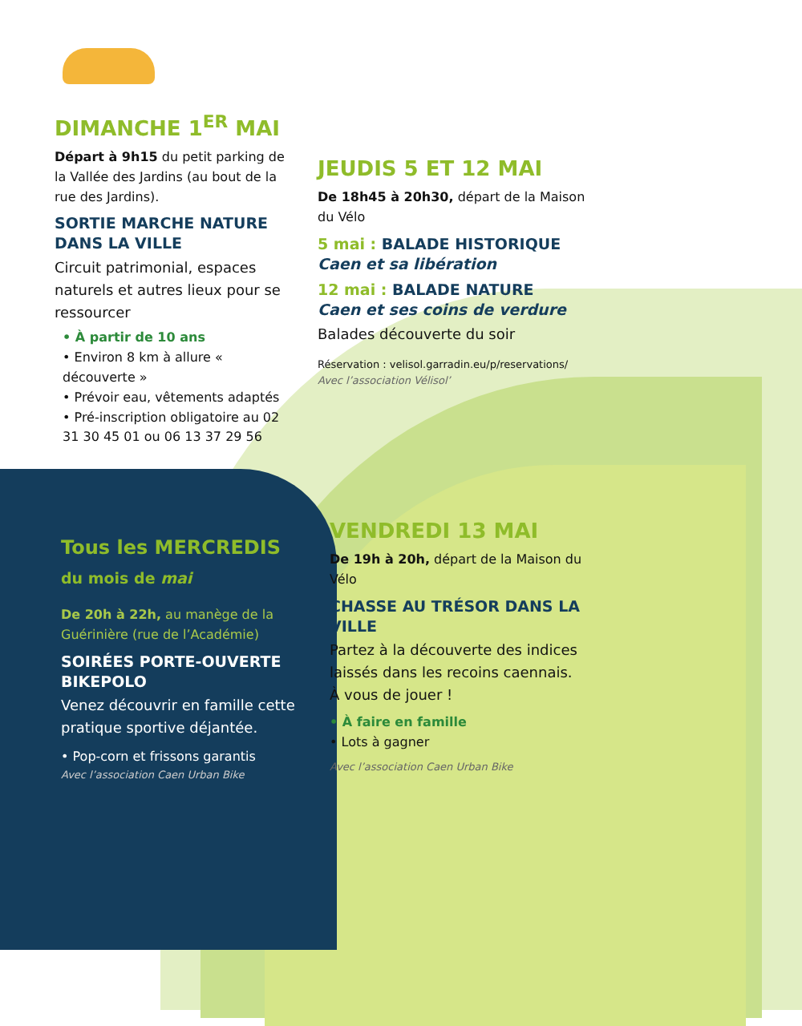DIMANCHE 1<sup>ER</sup> MAI
Départ à 9h15 du petit parking de la Vallée des Jardins (au bout de la rue des Jardins).
SORTIE MARCHE NATURE DANS LA VILLE
Circuit patrimonial, espaces naturels et autres lieux pour se ressourcer
• À partir de 10 ans
• Environ 8 km à allure « découverte »
• Prévoir eau, vêtements adaptés
• Pré-inscription obligatoire au 02 31 30 45 01 ou 06 13 37 29 56
JEUDIS 5 ET 12 MAI
De 18h45 à 20h30, départ de la Maison du Vélo
5 mai : BALADE HISTORIQUE
Caen et sa libération
12 mai : BALADE NATURE
Caen et ses coins de verdure
Balades découverte du soir
Réservation : velisol.garradin.eu/p/reservations/
Avec l’association Vélisol’
Tous les MERCREDIS
du mois de mai
De 20h à 22h, au manège de la Guérinière (rue de l’Académie)
SOIRÉES PORTE-OUVERTE BIKEPOLO
Venez découvrir en famille cette pratique sportive déjantée.
• Pop-corn et frissons garantis
Avec l’association Caen Urban Bike
VENDREDI 13 MAI
De 19h à 20h, départ de la Maison du Vélo
CHASSE AU TRÉSOR DANS LA VILLE
Partez à la découverte des indices laissés dans les recoins caennais. À vous de jouer !
• À faire en famille
• Lots à gagner
Avec l’association Caen Urban Bike